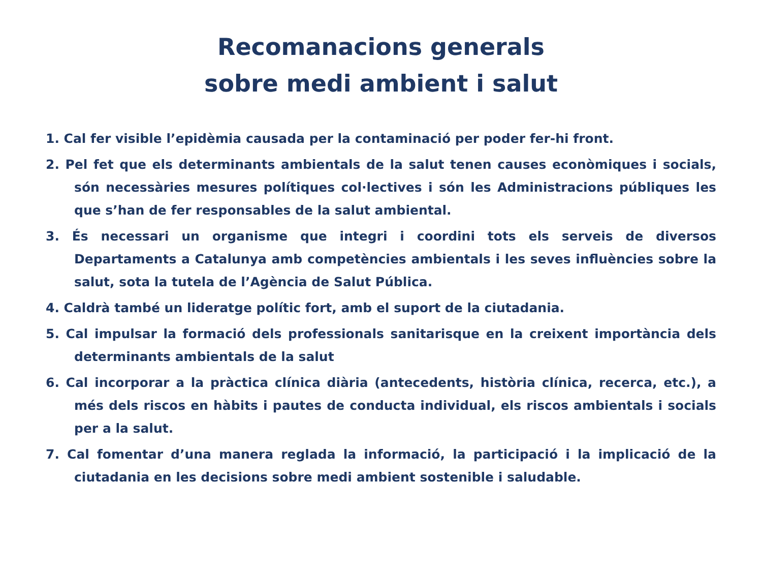Recomanacions generals
sobre medi ambient i salut
1. Cal fer visible l’epidèmia causada per la contaminació per poder fer-hi front.
2. Pel fet que els determinants ambientals de la salut tenen causes econòmiques i socials, són necessàries mesures polítiques col·lectives i són les Administracions públiques les que s’han de fer responsables de la salut ambiental.
3. És necessari un organisme que integri i coordini tots els serveis de diversos Departaments a Catalunya amb competències ambientals i les seves influències sobre la salut, sota la tutela de l’Agència de Salut Pública.
4. Caldrà també un lideratge polític fort, amb el suport de la ciutadania.
5. Cal impulsar la formació dels professionals sanitarisque en la creixent importància dels determinants ambientals de la salut
6. Cal incorporar a la pràctica clínica diària (antecedents, història clínica, recerca, etc.), a més dels riscos en hàbits i pautes de conducta individual, els riscos ambientals i socials per a la salut.
7. Cal fomentar d’una manera reglada la informació, la participació i la implicació de la ciutadania en les decisions sobre medi ambient sostenible i saludable.